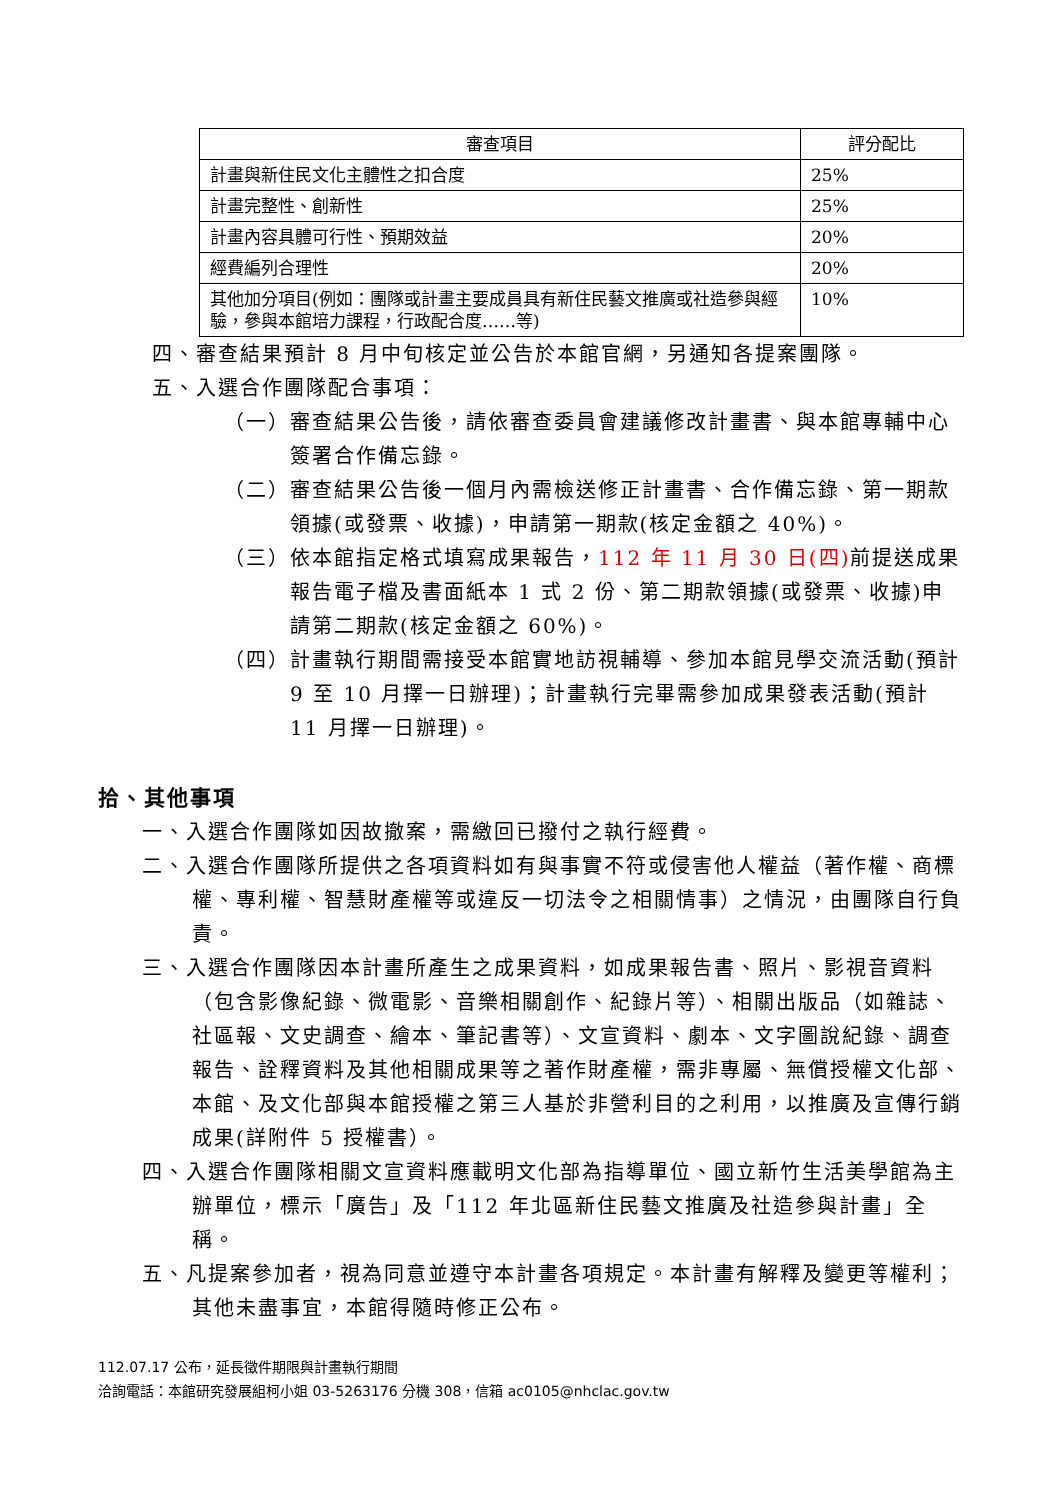| 審查項目 | 評分配比 |
| --- | --- |
| 計畫與新住民文化主體性之扣合度 | 25% |
| 計畫完整性、創新性 | 25% |
| 計畫內容具體可行性、預期效益 | 20% |
| 經費編列合理性 | 20% |
| 其他加分項目(例如：團隊或計畫主要成員具有新住民藝文推廣或社造參與經驗，參與本館培力課程，行政配合度……等) | 10% |
四、審查結果預計 8 月中旬核定並公告於本館官網，另通知各提案團隊。
五、入選合作團隊配合事項：
（一）審查結果公告後，請依審查委員會建議修改計畫書、與本館專輔中心簽署合作備忘錄。
（二）審查結果公告後一個月內需檢送修正計畫書、合作備忘錄、第一期款領據(或發票、收據)，申請第一期款(核定金額之 40%)。
（三）依本館指定格式填寫成果報告，112 年 11 月 30 日(四) 前提送成果報告電子檔及書面紙本 1 式 2 份、第二期款領據(或發票、收據)申請第二期款(核定金額之 60%)。
（四）計畫執行期間需接受本館實地訪視輔導、參加本館見學交流活動(預計 9 至 10 月擇一日辦理)；計畫執行完畢需參加成果發表活動(預計 11 月擇一日辦理)。
拾、其他事項
一、入選合作團隊如因故撤案，需繳回已撥付之執行經費。
二、入選合作團隊所提供之各項資料如有與事實不符或侵害他人權益（著作權、商標權、專利權、智慧財產權等或違反一切法令之相關情事）之情況，由團隊自行負責。
三、入選合作團隊因本計畫所產生之成果資料，如成果報告書、照片、影視音資料（包含影像紀錄、微電影、音樂相關創作、紀錄片等）、相關出版品（如雜誌、社區報、文史調查、繪本、筆記書等）、文宣資料、劇本、文字圖說紀錄、調查報告、詮釋資料及其他相關成果等之著作財產權，需非專屬、無償授權文化部、本館、及文化部與本館授權之第三人基於非營利目的之利用，以推廣及宣傳行銷成果(詳附件 5 授權書）。
四、入選合作團隊相關文宣資料應載明文化部為指導單位、國立新竹生活美學館為主辦單位，標示「廣告」及「112 年北區新住民藝文推廣及社造參與計畫」全稱。
五、凡提案參加者，視為同意並遵守本計畫各項規定。本計畫有解釋及變更等權利；其他未盡事宜，本館得隨時修正公布。
112.07.17 公布，延長徵件期限與計畫執行期間
洽詢電話：本館研究發展組柯小姐 03-5263176 分機 308，信箱 ac0105@nhclac.gov.tw